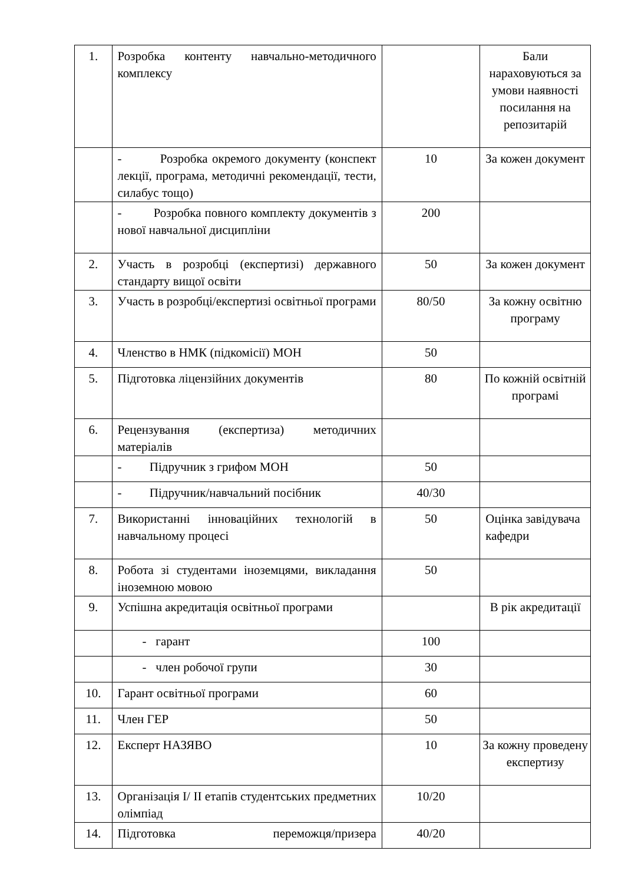| 1. | Розробка контенту навчально-методичного комплексу | | Бали нараховуються за умови наявності посилання на репозитарій |
| | - Розробка окремого документу (конспект лекції, програма, методичні рекомендації, тести, силабус тощо) | 10 | За кожен документ |
| | - Розробка повного комплекту документів з нової навчальної дисципліни | 200 | |
| 2. | Участь в розробці (експертизі) державного стандарту вищої освіти | 50 | За кожен документ |
| 3. | Участь в розробці/експертизі освітньої програми | 80/50 | За кожну освітню програму |
| 4. | Членство в НМК (підкомісії) МОН | 50 | |
| 5. | Підготовка ліцензійних документів | 80 | По кожній освітній програмі |
| 6. | Рецензування (експертиза) методичних матеріалів | | |
| | - Підручник з грифом МОН | 50 | |
| | - Підручник/навчальний посібник | 40/30 | |
| 7. | Використанні інноваційних технологій в навчальному процесі | 50 | Оцінка завідувача кафедри |
| 8. | Робота зі студентами іноземцями, викладання іноземною мовою | 50 | |
| 9. | Успішна акредитація освітньої програми | | В рік акредитації |
| | - гарант | 100 | |
| | - член робочої групи | 30 | |
| 10. | Гарант освітньої програми | 60 | |
| 11. | Член ГЕР | 50 | |
| 12. | Експерт НАЗЯВО | 10 | За кожну проведену експертизу |
| 13. | Організація I/ II етапів студентських предметних олімпіад | 10/20 | |
| 14. | Підготовка переможця/призера | 40/20 | |